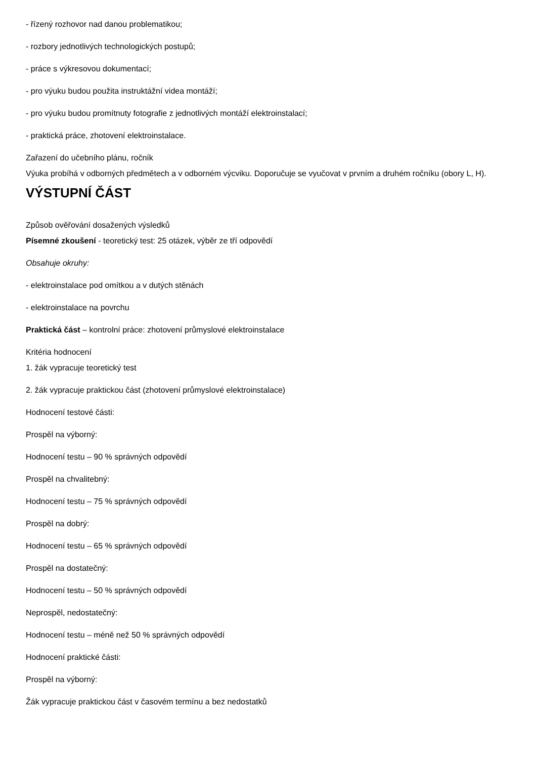- řízený rozhovor nad danou problematikou;
- rozbory jednotlivých technologických postupů;
- práce s výkresovou dokumentací;
- pro výuku budou použita instruktážní videa montáží;
- pro výuku budou promítnuty fotografie z jednotlivých montáží elektroinstalací;
- praktická práce, zhotovení elektroinstalace.
Zařazení do učebního plánu, ročník
Výuka probíhá v odborných předmětech a v odborném výcviku. Doporučuje se vyučovat v prvním a druhém ročníku (obory L, H).
VÝSTUPNÍ ČÁST
Způsob ověřování dosažených výsledků
Písemné zkoušení - teoretický test: 25 otázek, výběr ze tří odpovědí
Obsahuje okruhy:
- elektroinstalace pod omítkou a v dutých stěnách
- elektroinstalace na povrchu
Praktická část – kontrolní práce: zhotovení průmyslové elektroinstalace
Kritéria hodnocení
1. žák vypracuje teoretický test
2. žák vypracuje praktickou část (zhotovení průmyslové elektroinstalace)
Hodnocení testové části:
Prospěl na výborný:
Hodnocení testu – 90 % správných odpovědí
Prospěl na chvalitebný:
Hodnocení testu – 75 % správných odpovědí
Prospěl na dobrý:
Hodnocení testu – 65 % správných odpovědí
Prospěl na dostatečný:
Hodnocení testu – 50 % správných odpovědí
Neprospěl, nedostatečný:
Hodnocení testu – méně než 50 % správných odpovědí
Hodnocení praktické části:
Prospěl na výborný:
Žák vypracuje praktickou část v časovém termínu a bez nedostatků